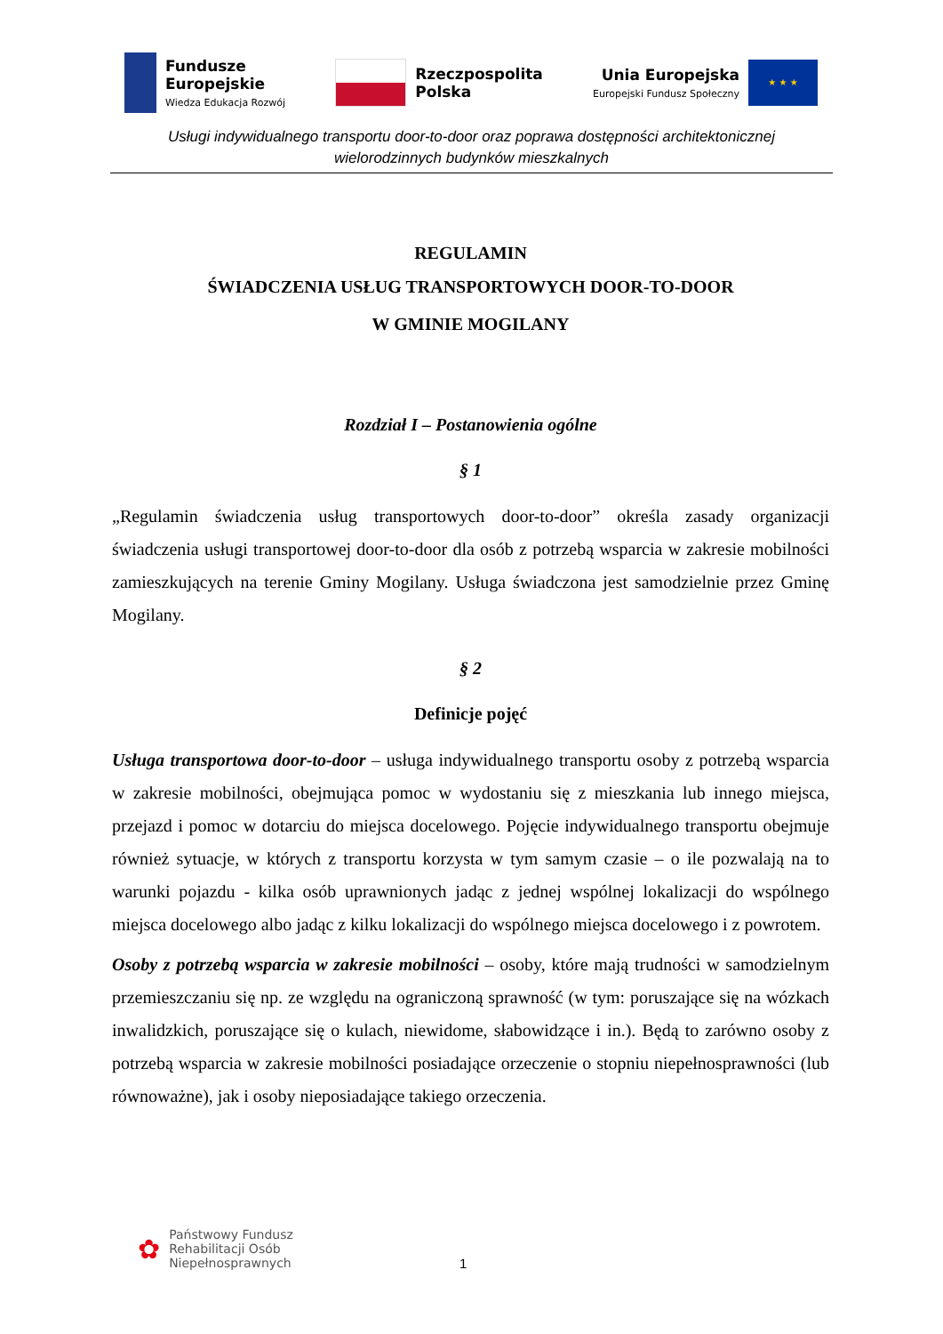Fundusze
Europejskie
Wiedza Edukacja Rozwój
Rzeczpospolita
Polska
Unia Europejska
Europejski Fundusz Społeczny
★ ★ ★
Usługi indywidualnego transportu door-to-door oraz poprawa dostępności architektonicznej
wielorodzinnych budynków mieszkalnych
REGULAMIN
ŚWIADCZENIA USŁUG TRANSPORTOWYCH DOOR-TO-DOOR
W GMINIE MOGILANY
Rozdział I – Postanowienia ogólne
§ 1
„Regulamin świadczenia usług transportowych door-to-door” określa zasady organizacji świadczenia usługi transportowej door-to-door dla osób z potrzebą wsparcia w zakresie mobilności zamieszkujących na terenie Gminy Mogilany. Usługa świadczona jest samodzielnie przez Gminę Mogilany.
§ 2
Definicje pojęć
Usługa transportowa door-to-door – usługa indywidualnego transportu osoby z potrzebą wsparcia w zakresie mobilności, obejmująca pomoc w wydostaniu się z mieszkania lub innego miejsca, przejazd i pomoc w dotarciu do miejsca docelowego. Pojęcie indywidualnego transportu obejmuje również sytuacje, w których z transportu korzysta w tym samym czasie – o ile pozwalają na to warunki pojazdu - kilka osób uprawnionych jadąc z jednej wspólnej lokalizacji do wspólnego miejsca docelowego albo jadąc z kilku lokalizacji do wspólnego miejsca docelowego i z powrotem.
Osoby z potrzebą wsparcia w zakresie mobilności – osoby, które mają trudności w samodzielnym przemieszczaniu się np. ze względu na ograniczoną sprawność (w tym: poruszające się na wózkach inwalidzkich, poruszające się o kulach, niewidome, słabowidzące i in.). Będą to zarówno osoby z potrzebą wsparcia w zakresie mobilności posiadające orzeczenie o stopniu niepełnosprawności (lub równoważne), jak i osoby nieposiadające takiego orzeczenia.
✿
Państwowy Fundusz
Rehabilitacji Osób
Niepełnosprawnych
1